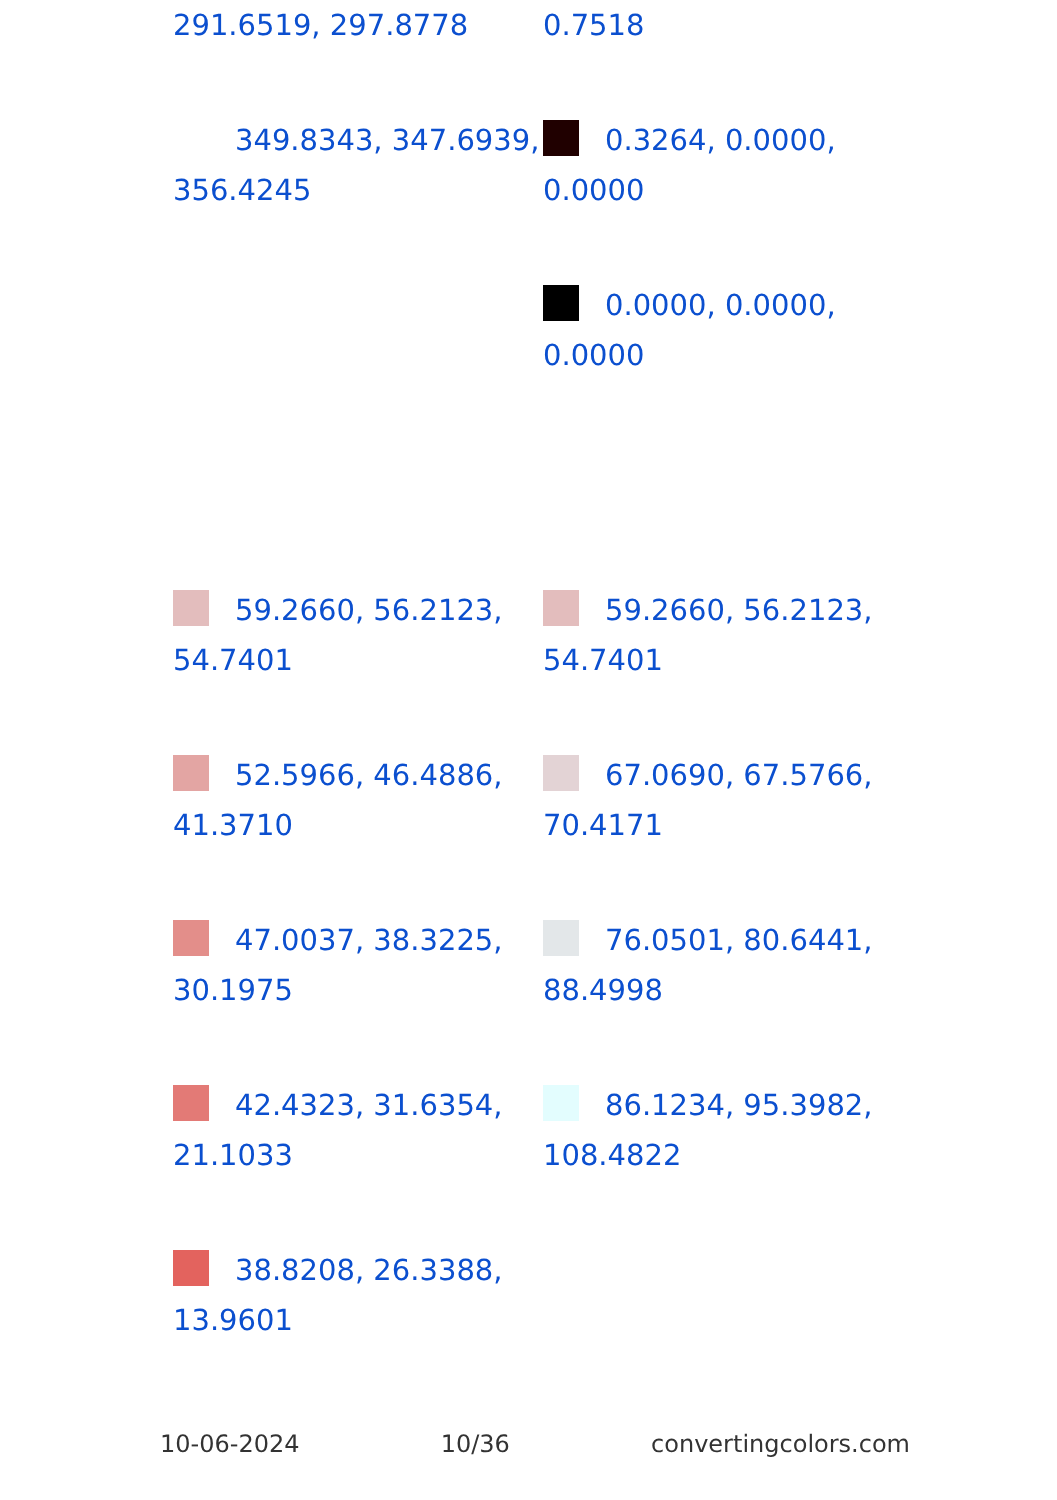291.6519, 297.8778 0.7518
349.8343, 347.6939, 356.4245
0.3264, 0.0000, 0.0000
0.0000, 0.0000, 0.0000
59.2660, 56.2123, 54.7401
59.2660, 56.2123, 54.7401
52.5966, 46.4886, 41.3710
67.0690, 67.5766, 70.4171
47.0037, 38.3225, 30.1975
76.0501, 80.6441, 88.4998
42.4323, 31.6354, 21.1033
86.1234, 95.3982, 108.4822
38.8208, 26.3388, 13.9601
10-06-2024 10/36 convertingcolors.com